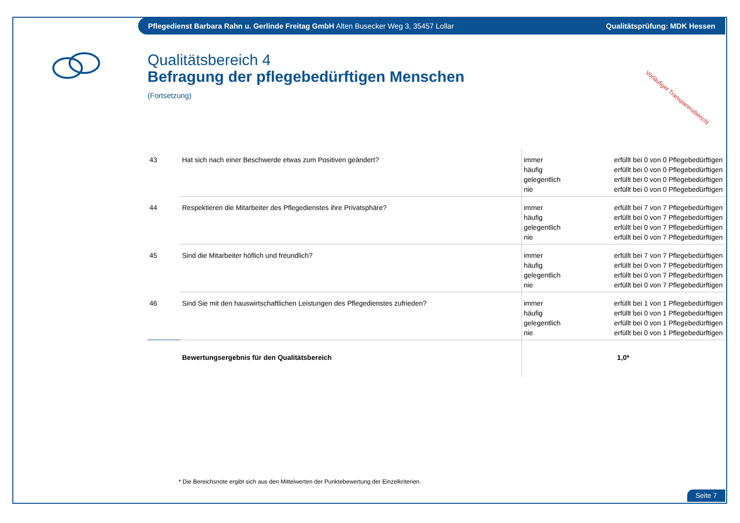Pflegedienst Barbara Rahn u. Gerlinde Freitag GmbH Alten Busecker Weg 3, 35457 Lollar Qualitätsprüfung: MDK Hessen
Vorläufiger Transparenzbericht
Qualitätsbereich 4
Befragung der pflegebedürftigen Menschen
(Fortsetzung)
| 43 | Hat sich nach einer Beschwerde etwas zum Positiven geändert? | immer häufig gelegentlich nie | erfüllt bei 0 von 0 Pflegebedürftigen erfüllt bei 0 von 0 Pflegebedürftigen erfüllt bei 0 von 0 Pflegebedürftigen erfüllt bei 0 von 0 Pflegebedürftigen |
| 44 | Respektieren die Mitarbeiter des Pflegedienstes ihre Privatsphäre? | immer häufig gelegentlich nie | erfüllt bei 7 von 7 Pflegebedürftigen erfüllt bei 0 von 7 Pflegebedürftigen erfüllt bei 0 von 7 Pflegebedürftigen erfüllt bei 0 von 7 Pflegebedürftigen |
| 45 | Sind die Mitarbeiter höflich und freundlich? | immer häufig gelegentlich nie | erfüllt bei 7 von 7 Pflegebedürftigen erfüllt bei 0 von 7 Pflegebedürftigen erfüllt bei 0 von 7 Pflegebedürftigen erfüllt bei 0 von 7 Pflegebedürftigen |
| 46 | Sind Sie mit den hauswirtschaftlichen Leistungen des Pflegedienstes zufrieden? | immer häufig gelegentlich nie | erfüllt bei 1 von 1 Pflegebedürftigen erfüllt bei 0 von 1 Pflegebedürftigen erfüllt bei 0 von 1 Pflegebedürftigen erfüllt bei 0 von 1 Pflegebedürftigen |
| | Bewertungsergebnis für den Qualitätsbereich | 1,0* | |
* Die Bereichsnote ergibt sich aus den Mittelwerten der Punktebewertung der Einzelkriterien.
Seite 7